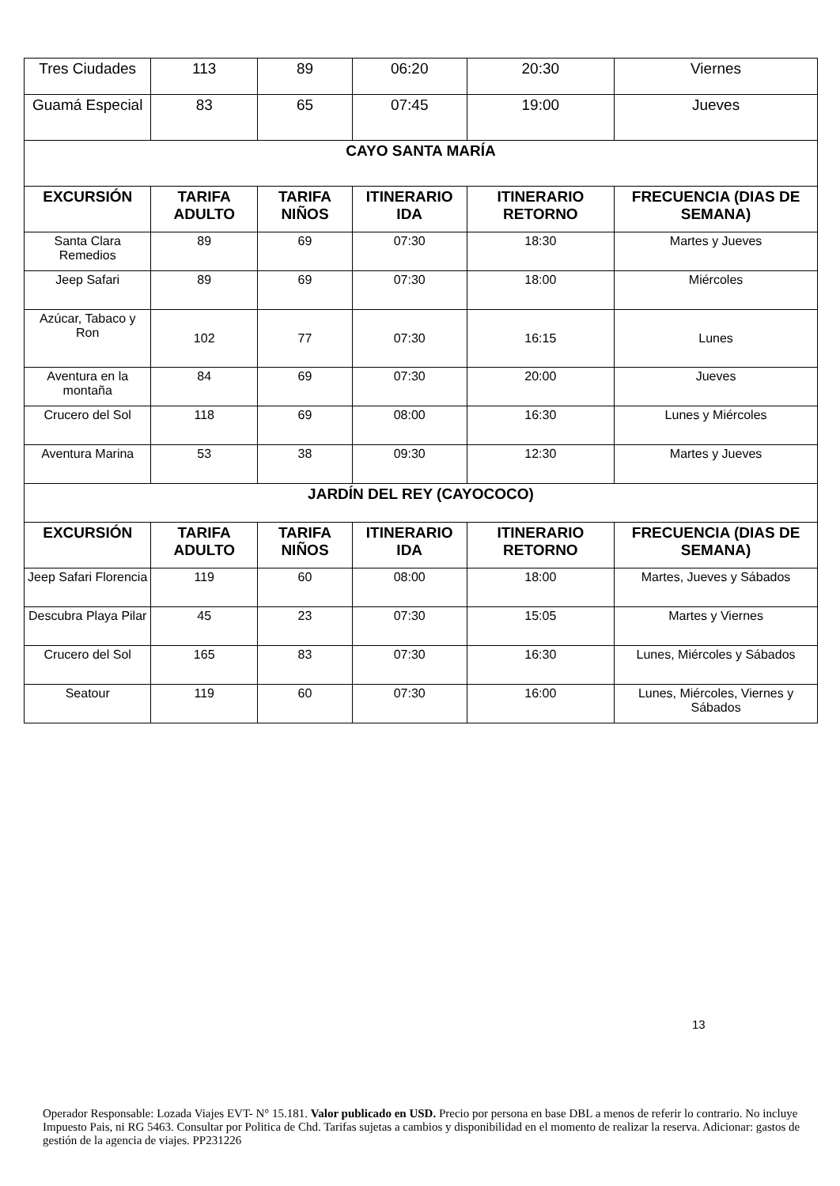| Tres Ciudades | 113 | 89 | 06:20 | 20:30 | Viernes |
| Guamá Especial | 83 | 65 | 07:45 | 19:00 | Jueves |
| CAYO SANTA MARÍA | | | | | |
| EXCURSIÓN | TARIFA ADULTO | TARIFA NIÑOS | ITINERARIO IDA | ITINERARIO RETORNO | FRECUENCIA (DIAS DE SEMANA) |
| Santa Clara Remedios | 89 | 69 | 07:30 | 18:30 | Martes y Jueves |
| Jeep Safari | 89 | 69 | 07:30 | 18:00 | Miércoles |
| Azúcar, Tabaco y Ron | 102 | 77 | 07:30 | 16:15 | Lunes |
| Aventura en la montaña | 84 | 69 | 07:30 | 20:00 | Jueves |
| Crucero del Sol | 118 | 69 | 08:00 | 16:30 | Lunes y Miércoles |
| Aventura Marina | 53 | 38 | 09:30 | 12:30 | Martes y Jueves |
| JARDÍN DEL REY (CAYOCOCO) | | | | | |
| EXCURSIÓN | TARIFA ADULTO | TARIFA NIÑOS | ITINERARIO IDA | ITINERARIO RETORNO | FRECUENCIA (DIAS DE SEMANA) |
| Jeep Safari Florencia | 119 | 60 | 08:00 | 18:00 | Martes, Jueves y Sábados |
| Descubra Playa Pilar | 45 | 23 | 07:30 | 15:05 | Martes y Viernes |
| Crucero del Sol | 165 | 83 | 07:30 | 16:30 | Lunes, Miércoles y Sábados |
| Seatour | 119 | 60 | 07:30 | 16:00 | Lunes, Miércoles, Viernes y Sábados |
13
Operador Responsable: Lozada Viajes EVT- N° 15.181. Valor publicado en USD. Precio por persona en base DBL a menos de referir lo contrario. No incluye Impuesto Pais, ni RG 5463. Consultar por Politica de Chd. Tarifas sujetas a cambios y disponibilidad en el momento de realizar la reserva. Adicionar: gastos de gestión de la agencia de viajes. PP231226